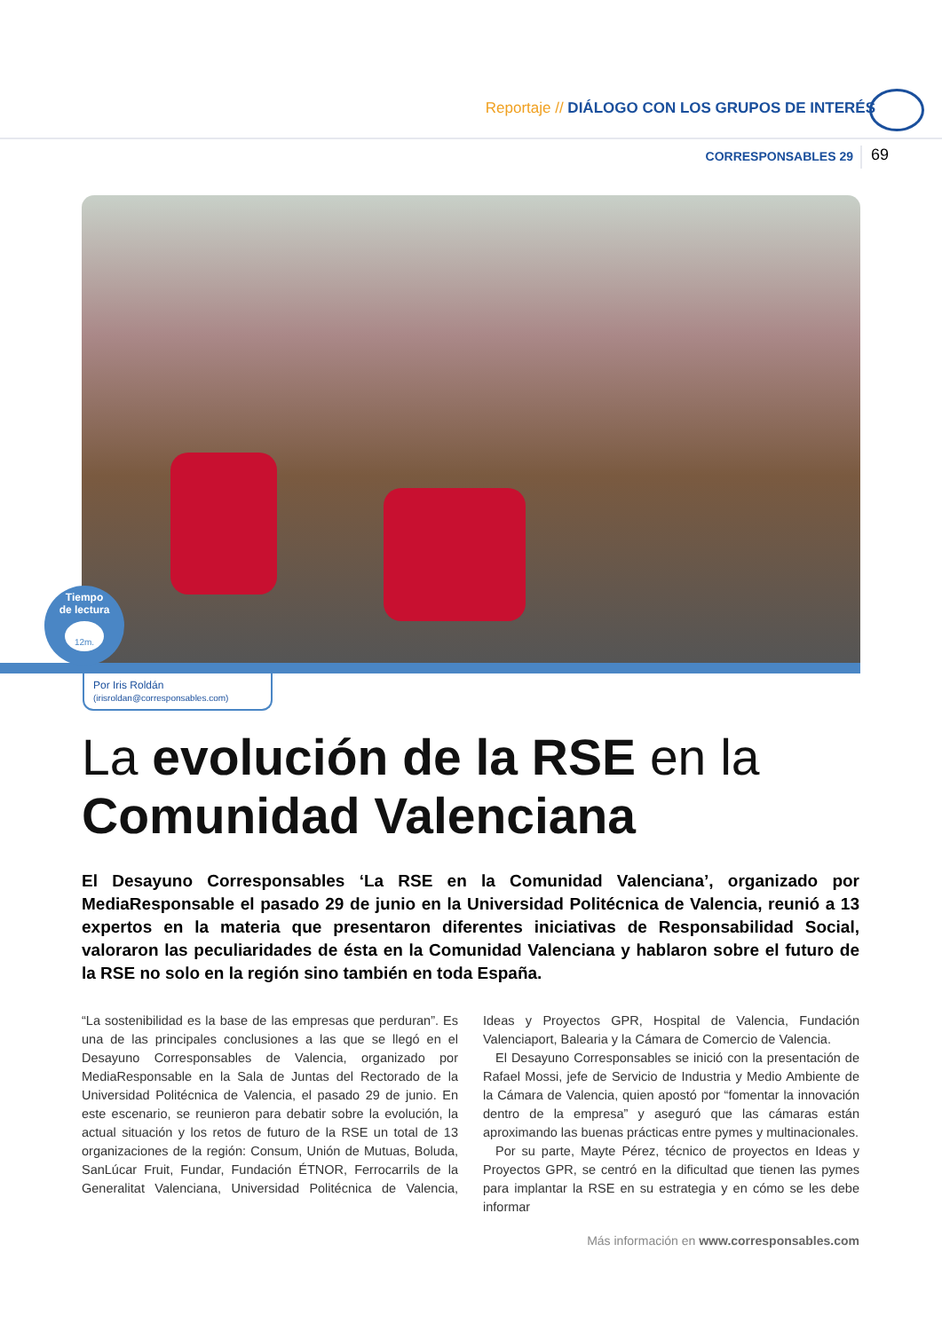Reportaje // DIÁLOGO CON LOS GRUPOS DE INTERÉS
CORRESPONSABLES 29 69
Tiempo
de lectura
12m.
Por Iris Roldán
(irisroldan@corresponsables.com)
La evolución de la RSE en la
Comunidad Valenciana
El Desayuno Corresponsables ‘La RSE en la Comunidad Valenciana’, organizado por MediaResponsable el pasado 29 de junio en la Universidad Politécnica de Valencia, reunió a 13 expertos en la materia que presentaron diferentes iniciativas de Responsabilidad Social, valoraron las peculiaridades de ésta en la Comunidad Valenciana y hablaron sobre el futuro de la RSE no solo en la región sino también en toda España.
“La sostenibilidad es la base de las empresas que perduran”. Es una de las principales conclusiones a las que se llegó en el Desayuno Corresponsables de Valencia, organizado por MediaResponsable en la Sala de Juntas del Rectorado de la Universidad Politécnica de Valencia, el pasado 29 de junio. En este escenario, se reunieron para debatir sobre la evolución, la actual situación y los retos de futuro de la RSE un total de 13 organizaciones de la región: Consum, Unión de Mutuas, Boluda, SanLúcar Fruit, Fundar, Fundación ÉTNOR, Ferrocarrils de la Generalitat Valenciana, Universidad Politécnica de Valencia, Ideas y Proyectos GPR, Hospital de Valencia, Fundación Valenciaport, Balearia y la Cámara de Comercio de Valencia.
El Desayuno Corresponsables se inició con la presentación de Rafael Mossi, jefe de Servicio de Industria y Medio Ambiente de la Cámara de Valencia, quien apostó por “fomentar la innovación dentro de la empresa” y aseguró que las cámaras están aproximando las buenas prácticas entre pymes y multinacionales.
Por su parte, Mayte Pérez, técnico de proyectos en Ideas y Proyectos GPR, se centró en la dificultad que tienen las pymes para implantar la RSE en su estrategia y en cómo se les debe informar
Más información en www.corresponsables.com